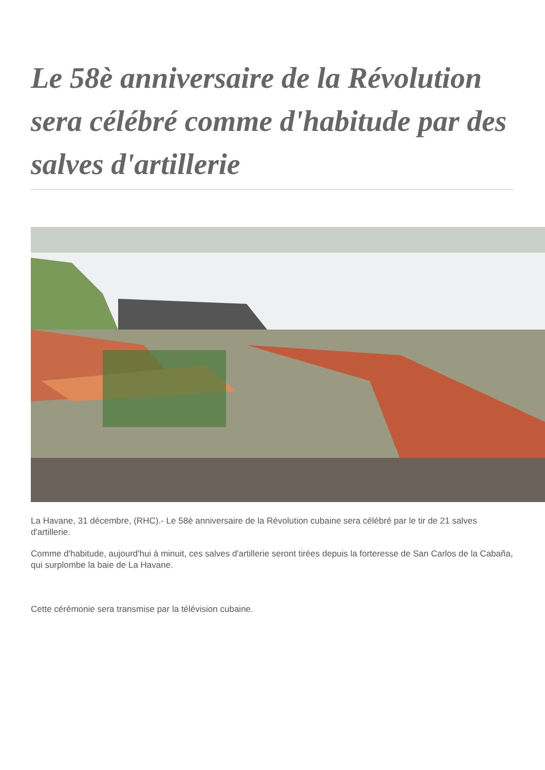Le 58è anniversaire de la Révolution sera célébré comme d'habitude par des salves d'artillerie
La Havane, 31 décembre, (RHC).- Le 58è anniversaire de la Révolution cubaine sera célébré par le tir de 21 salves d'artillerie.
Comme d'habitude, aujourd'hui à minuit, ces salves d'artillerie seront tirées depuis la forteresse de San Carlos de la Cabaña, qui surplombe la baie de La Havane.
Cette cérémonie sera transmise par la télévision cubaine.